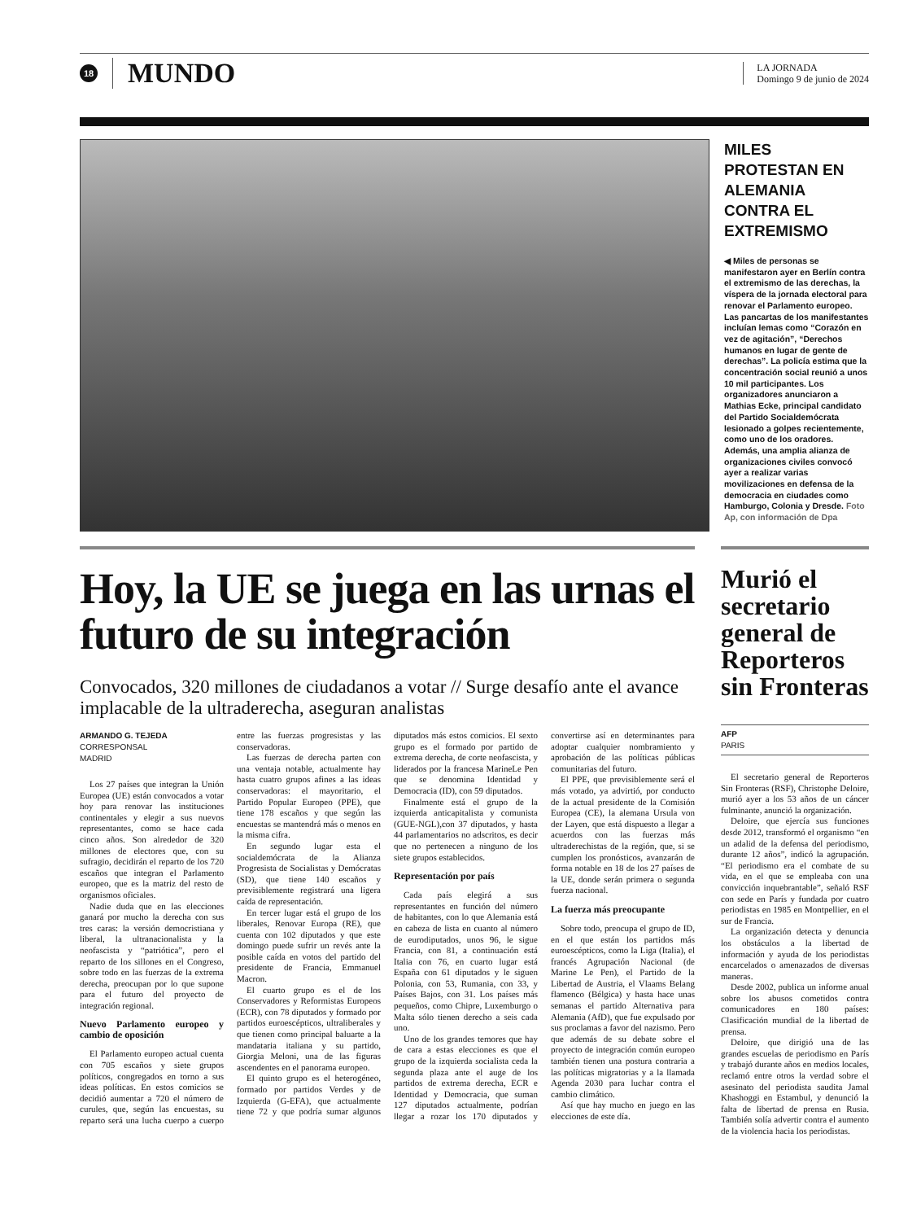18
MUNDO
LA JORNADA
Domingo 9 de junio de 2024
MILES PROTESTAN EN ALEMANIA CONTRA EL EXTREMISMO
◀ Miles de personas se manifestaron ayer en Berlín contra el extremismo de las derechas, la víspera de la jornada electoral para renovar el Parlamento europeo. Las pancartas de los manifestantes incluían lemas como “Corazón en vez de agitación”, “Derechos humanos en lugar de gente de derechas”. La policía estima que la concentración social reunió a unos 10 mil participantes. Los organizadores anunciaron a Mathias Ecke, principal candidato del Partido Socialdemócrata lesionado a golpes recientemente, como uno de los oradores. Además, una amplia alianza de organizaciones civiles convocó ayer a realizar varias movilizaciones en defensa de la democracia en ciudades como Hamburgo, Colonia y Dresde. Foto Ap, con información de Dpa
Hoy, la UE se juega en las urnas el futuro de su integración
Convocados, 320 millones de ciudadanos a votar // Surge desafío ante el avance implacable de la ultraderecha, aseguran analistas
ARMANDO G. TEJEDA
CORRESPONSAL
MADRID
Los 27 países que integran la Unión Europea (UE) están convocados a votar hoy para renovar las instituciones continentales y elegir a sus nuevos representantes, como se hace cada cinco años. Son alrededor de 320 millones de electores que, con su sufragio, decidirán el reparto de los 720 escaños que integran el Parlamento europeo, que es la matriz del resto de organismos oficiales.
Nadie duda que en las elecciones ganará por mucho la derecha con sus tres caras: la versión democristiana y liberal, la ultranacionalista y la neofascista y “patriótica”, pero el reparto de los sillones en el Congreso, sobre todo en las fuerzas de la extrema derecha, preocupan por lo que supone para el futuro del proyecto de integración regional.
Nuevo Parlamento europeo y cambio de oposición
El Parlamento europeo actual cuenta con 705 escaños y siete grupos políticos, congregados en torno a sus ideas políticas. En estos comicios se decidió aumentar a 720 el número de curules, que, según las encuestas, su reparto será una lucha cuerpo a cuerpo entre las fuerzas progresistas y las conservadoras.
Las fuerzas de derecha parten con una ventaja notable, actualmente hay hasta cuatro grupos afines a las ideas conservadoras: el mayoritario, el Partido Popular Europeo (PPE), que tiene 178 escaños y que según las encuestas se mantendrá más o menos en la misma cifra.
En segundo lugar esta el socialdemócrata de la Alianza Progresista de Socialistas y Demócratas (SD), que tiene 140 escaños y previsiblemente registrará una ligera caída de representación.
En tercer lugar está el grupo de los liberales, Renovar Europa (RE), que cuenta con 102 diputados y que este domingo puede sufrir un revés ante la posible caída en votos del partido del presidente de Francia, Emmanuel Macron.
El cuarto grupo es el de los Conservadores y Reformistas Europeos (ECR), con 78 diputados y formado por partidos euroescépticos, ultraliberales y que tienen como principal baluarte a la mandataria italiana y su partido, Giorgia Meloni, una de las figuras ascendentes en el panorama europeo.
El quinto grupo es el heterogéneo, formado por partidos Verdes y de Izquierda (G-EFA), que actualmente tiene 72 y que podría sumar algunos diputados más estos comicios. El sexto grupo es el formado por partido de extrema derecha, de corte neofascista, y liderados por la francesa MarineLe Pen que se denomina Identidad y Democracia (ID), con 59 diputados.
Finalmente está el grupo de la izquierda anticapitalista y comunista (GUE-NGL),con 37 diputados, y hasta 44 parlamentarios no adscritos, es decir que no pertenecen a ninguno de los siete grupos establecidos.
Representación por país
Cada país elegirá a sus representantes en función del número de habitantes, con lo que Alemania está en cabeza de lista en cuanto al número de eurodiputados, unos 96, le sigue Francia, con 81, a continuación está Italia con 76, en cuarto lugar está España con 61 diputados y le siguen Polonia, con 53, Rumania, con 33, y Países Bajos, con 31. Los países más pequeños, como Chipre, Luxemburgo o Malta sólo tienen derecho a seis cada uno.
Uno de los grandes temores que hay de cara a estas elecciones es que el grupo de la izquierda socialista ceda la segunda plaza ante el auge de los partidos de extrema derecha, ECR e Identidad y Democracia, que suman 127 diputados actualmente, podrían llegar a rozar los 170 diputados y convertirse así en determinantes para adoptar cualquier nombramiento y aprobación de las políticas públicas comunitarias del futuro.
El PPE, que previsiblemente será el más votado, ya advirtió, por conducto de la actual presidente de la Comisión Europea (CE), la alemana Ursula von der Layen, que está dispuesto a llegar a acuerdos con las fuerzas más ultraderechistas de la región, que, si se cumplen los pronósticos, avanzarán de forma notable en 18 de los 27 países de la UE, donde serán primera o segunda fuerza nacional.
La fuerza más preocupante
Sobre todo, preocupa el grupo de ID, en el que están los partidos más euroescépticos, como la Liga (Italia), el francés Agrupación Nacional (de Marine Le Pen), el Partido de la Libertad de Austria, el Vlaams Belang flamenco (Bélgica) y hasta hace unas semanas el partido Alternativa para Alemania (AfD), que fue expulsado por sus proclamas a favor del nazismo. Pero que además de su debate sobre el proyecto de integración común europeo también tienen una postura contraria a las políticas migratorias y a la llamada Agenda 2030 para luchar contra el cambio climático.
Así que hay mucho en juego en las elecciones de este día.
Murió el secretario general de Reporteros sin Fronteras
AFP
PARIS
El secretario general de Reporteros Sin Fronteras (RSF), Christophe Deloire, murió ayer a los 53 años de un cáncer fulminante, anunció la organización.
Deloire, que ejercía sus funciones desde 2012, transformó el organismo “en un adalid de la defensa del periodismo, durante 12 años”, indicó la agrupación. “El periodismo era el combate de su vida, en el que se empleaba con una convicción inquebrantable”, señaló RSF con sede en París y fundada por cuatro periodistas en 1985 en Montpellier, en el sur de Francia.
La organización detecta y denuncia los obstáculos a la libertad de información y ayuda de los periodistas encarcelados o amenazados de diversas maneras.
Desde 2002, publica un informe anual sobre los abusos cometidos contra comunicadores en 180 países: Clasificación mundial de la libertad de prensa.
Deloire, que dirigió una de las grandes escuelas de periodismo en París y trabajó durante años en medios locales, reclamó entre otros la verdad sobre el asesinato del periodista saudita Jamal Khashoggi en Estambul, y denunció la falta de libertad de prensa en Rusia. También solía advertir contra el aumento de la violencia hacia los periodistas.